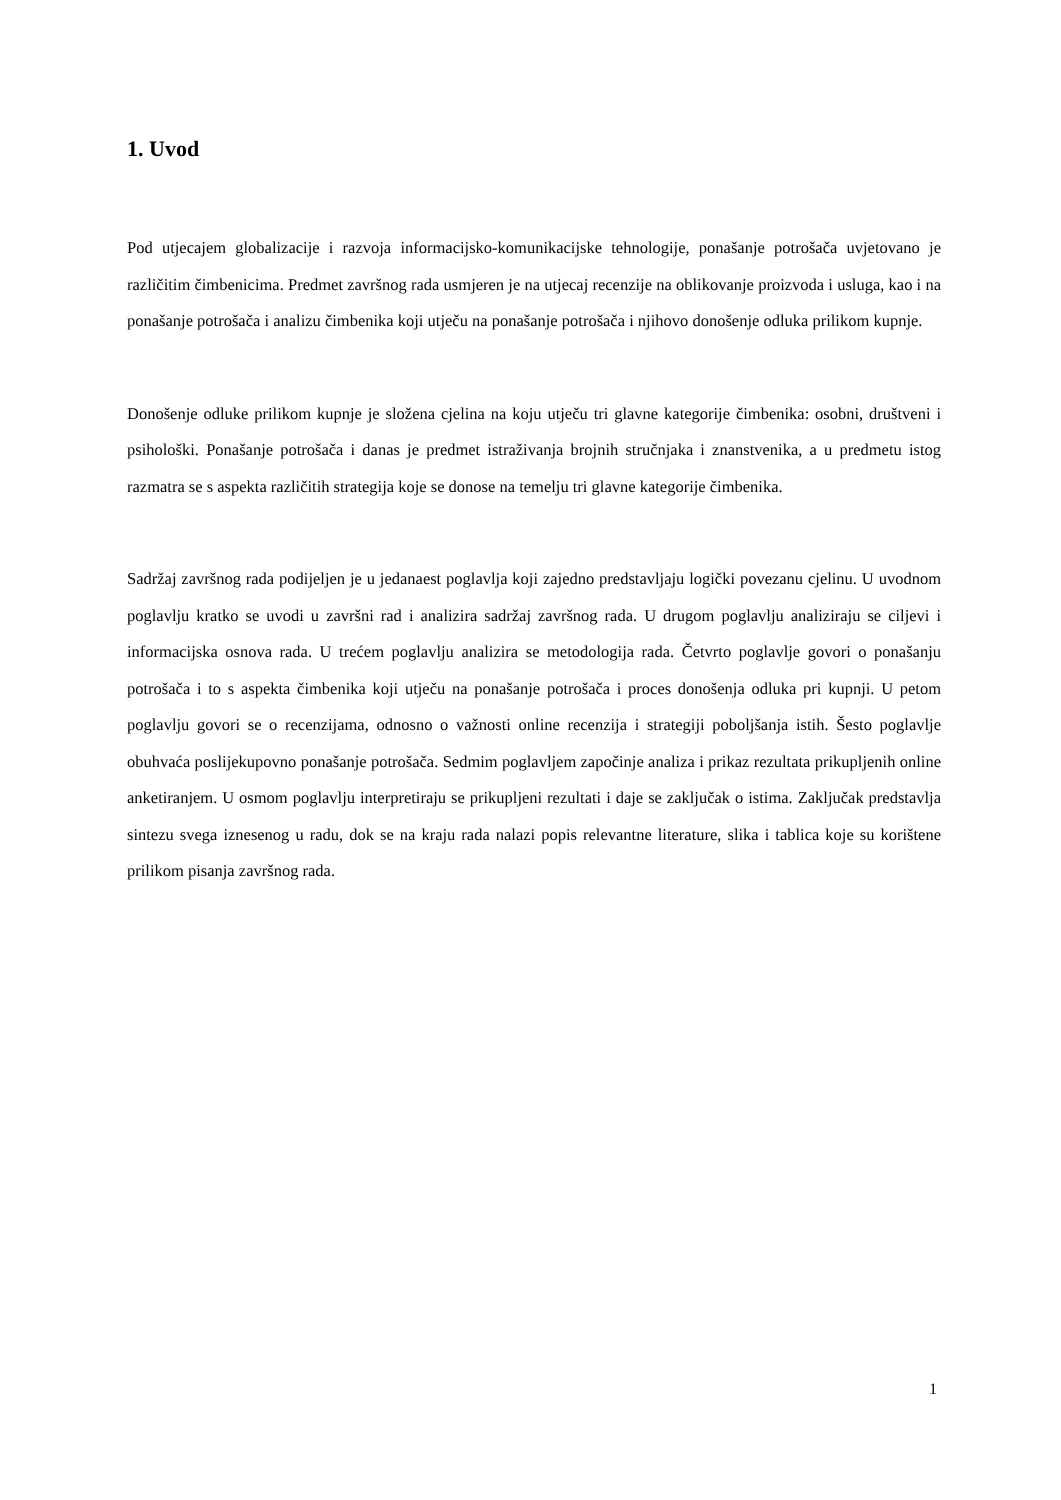1. Uvod
Pod utjecajem globalizacije i razvoja informacijsko-komunikacijske tehnologije, ponašanje potrošača uvjetovano je različitim čimbenicima. Predmet završnog rada usmjeren je na utjecaj recenzije na oblikovanje proizvoda i usluga, kao i na ponašanje potrošača i analizu čimbenika koji utječu na ponašanje potrošača i njihovo donošenje odluka prilikom kupnje.
Donošenje odluke prilikom kupnje je složena cjelina na koju utječu tri glavne kategorije čimbenika: osobni, društveni i psihološki. Ponašanje potrošača i danas je predmet istraživanja brojnih stručnjaka i znanstvenika, a u predmetu istog razmatra se s aspekta različitih strategija koje se donose na temelju tri glavne kategorije čimbenika.
Sadržaj završnog rada podijeljen je u jedanaest poglavlja koji zajedno predstavljaju logički povezanu cjelinu. U uvodnom poglavlju kratko se uvodi u završni rad i analizira sadržaj završnog rada. U drugom poglavlju analiziraju se ciljevi i informacijska osnova rada. U trećem poglavlju analizira se metodologija rada. Četvrto poglavlje govori o ponašanju potrošača i to s aspekta čimbenika koji utječu na ponašanje potrošača i proces donošenja odluka pri kupnji. U petom poglavlju govori se o recenzijama, odnosno o važnosti online recenzija i strategiji poboljšanja istih. Šesto poglavlje obuhvaća poslijekupovno ponašanje potrošača. Sedmim poglavljem započinje analiza i prikaz rezultata prikupljenih online anketiranjem. U osmom poglavlju interpretiraju se prikupljeni rezultati i daje se zaključak o istima. Zaključak predstavlja sintezu svega iznesenog u radu, dok se na kraju rada nalazi popis relevantne literature, slika i tablica koje su korištene prilikom pisanja završnog rada.
1